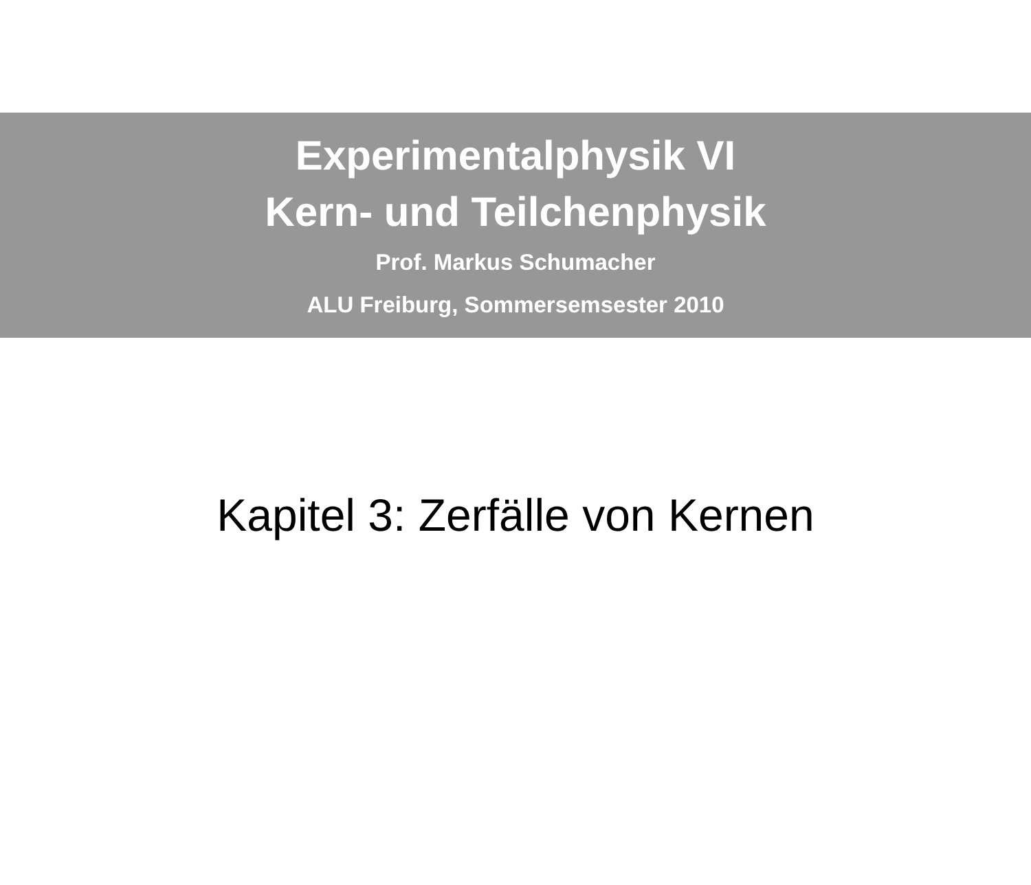Experimentalphysik VI
Kern- und Teilchenphysik
Prof. Markus Schumacher
ALU Freiburg, Sommersemsester 2010
Kapitel 3: Zerfälle von Kernen